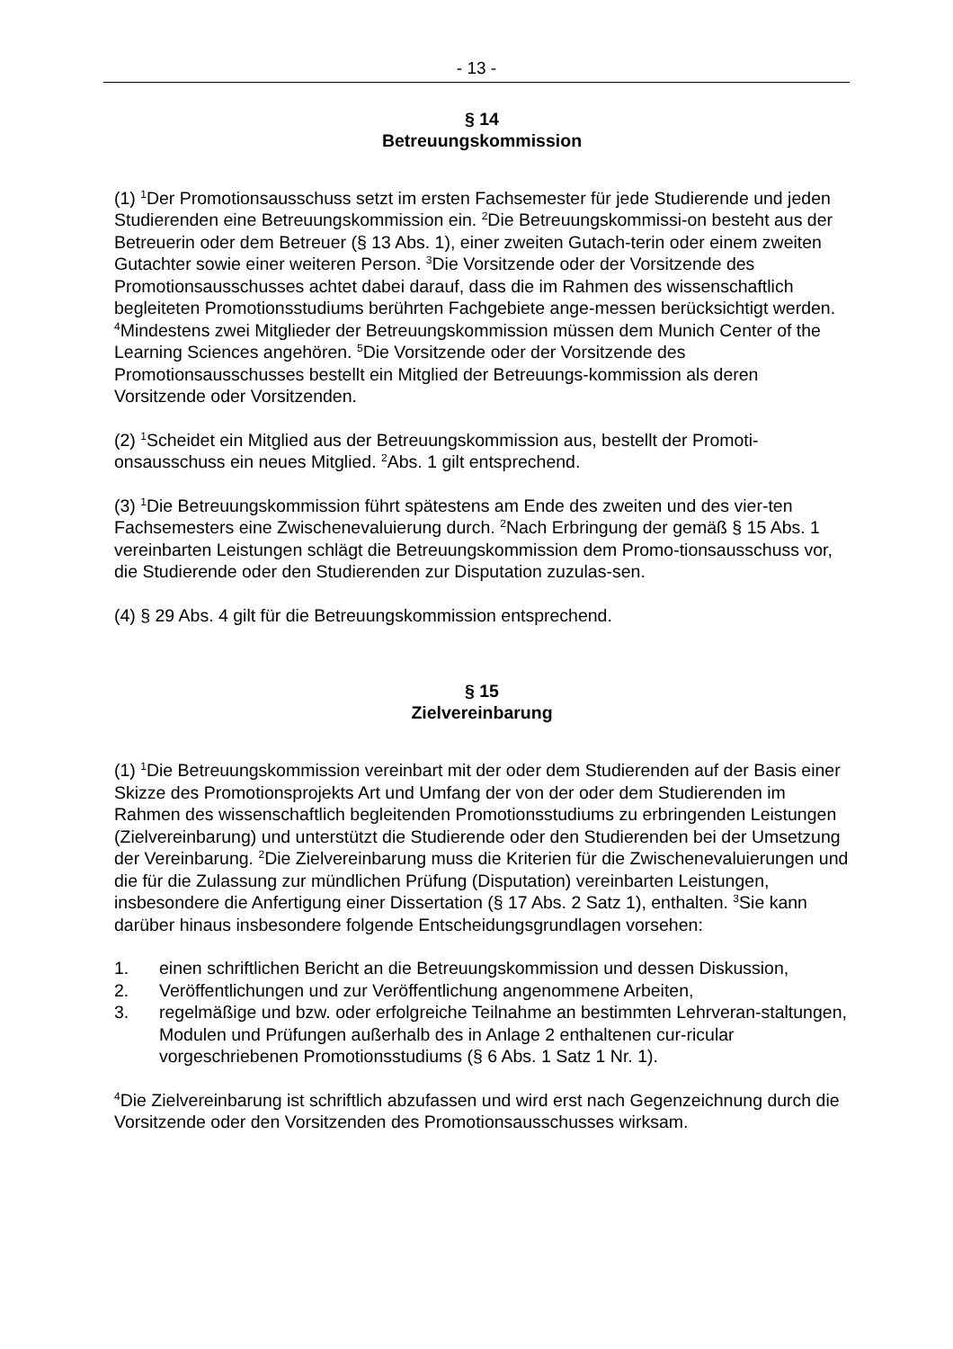- 13 -
§ 14
Betreuungskommission
(1) <sup>1</sup>Der Promotionsausschuss setzt im ersten Fachsemester für jede Studierende und jeden Studierenden eine Betreuungskommission ein. <sup>2</sup>Die Betreuungskommissi-on besteht aus der Betreuerin oder dem Betreuer (§ 13 Abs. 1), einer zweiten Gutach-terin oder einem zweiten Gutachter sowie einer weiteren Person. <sup>3</sup>Die Vorsitzende oder der Vorsitzende des Promotionsausschusses achtet dabei darauf, dass die im Rahmen des wissenschaftlich begleiteten Promotionsstudiums berührten Fachgebiete ange-messen berücksichtigt werden. <sup>4</sup>Mindestens zwei Mitglieder der Betreuungskommission müssen dem Munich Center of the Learning Sciences angehören. <sup>5</sup>Die Vorsitzende oder der Vorsitzende des Promotionsausschusses bestellt ein Mitglied der Betreuungs-kommission als deren Vorsitzende oder Vorsitzenden.
(2) <sup>1</sup>Scheidet ein Mitglied aus der Betreuungskommission aus, bestellt der Promoti-onsausschuss ein neues Mitglied. <sup>2</sup>Abs. 1 gilt entsprechend.
(3) <sup>1</sup>Die Betreuungskommission führt spätestens am Ende des zweiten und des vier-ten Fachsemesters eine Zwischenevaluierung durch. <sup>2</sup>Nach Erbringung der gemäß § 15 Abs. 1 vereinbarten Leistungen schlägt die Betreuungskommission dem Promo-tionsausschuss vor, die Studierende oder den Studierenden zur Disputation zuzulas-sen.
(4) § 29 Abs. 4 gilt für die Betreuungskommission entsprechend.
§ 15
Zielvereinbarung
(1) <sup>1</sup>Die Betreuungskommission vereinbart mit der oder dem Studierenden auf der Basis einer Skizze des Promotionsprojekts Art und Umfang der von der oder dem Studierenden im Rahmen des wissenschaftlich begleitenden Promotionsstudiums zu erbringenden Leistungen (Zielvereinbarung) und unterstützt die Studierende oder den Studierenden bei der Umsetzung der Vereinbarung. <sup>2</sup>Die Zielvereinbarung muss die Kriterien für die Zwischenevaluierungen und die für die Zulassung zur mündlichen Prüfung (Disputation) vereinbarten Leistungen, insbesondere die Anfertigung einer Dissertation (§ 17 Abs. 2 Satz 1), enthalten. <sup>3</sup>Sie kann darüber hinaus insbesondere folgende Entscheidungsgrundlagen vorsehen:
1. einen schriftlichen Bericht an die Betreuungskommission und dessen Diskussion,
2. Veröffentlichungen und zur Veröffentlichung angenommene Arbeiten,
3. regelmäßige und bzw. oder erfolgreiche Teilnahme an bestimmten Lehrveran-staltungen, Modulen und Prüfungen außerhalb des in Anlage 2 enthaltenen cur-ricular vorgeschriebenen Promotionsstudiums (§ 6 Abs. 1 Satz 1 Nr. 1).
<sup>4</sup> Die Zielvereinbarung ist schriftlich abzufassen und wird erst nach Gegenzeichnung durch die Vorsitzende oder den Vorsitzenden des Promotionsausschusses wirksam.